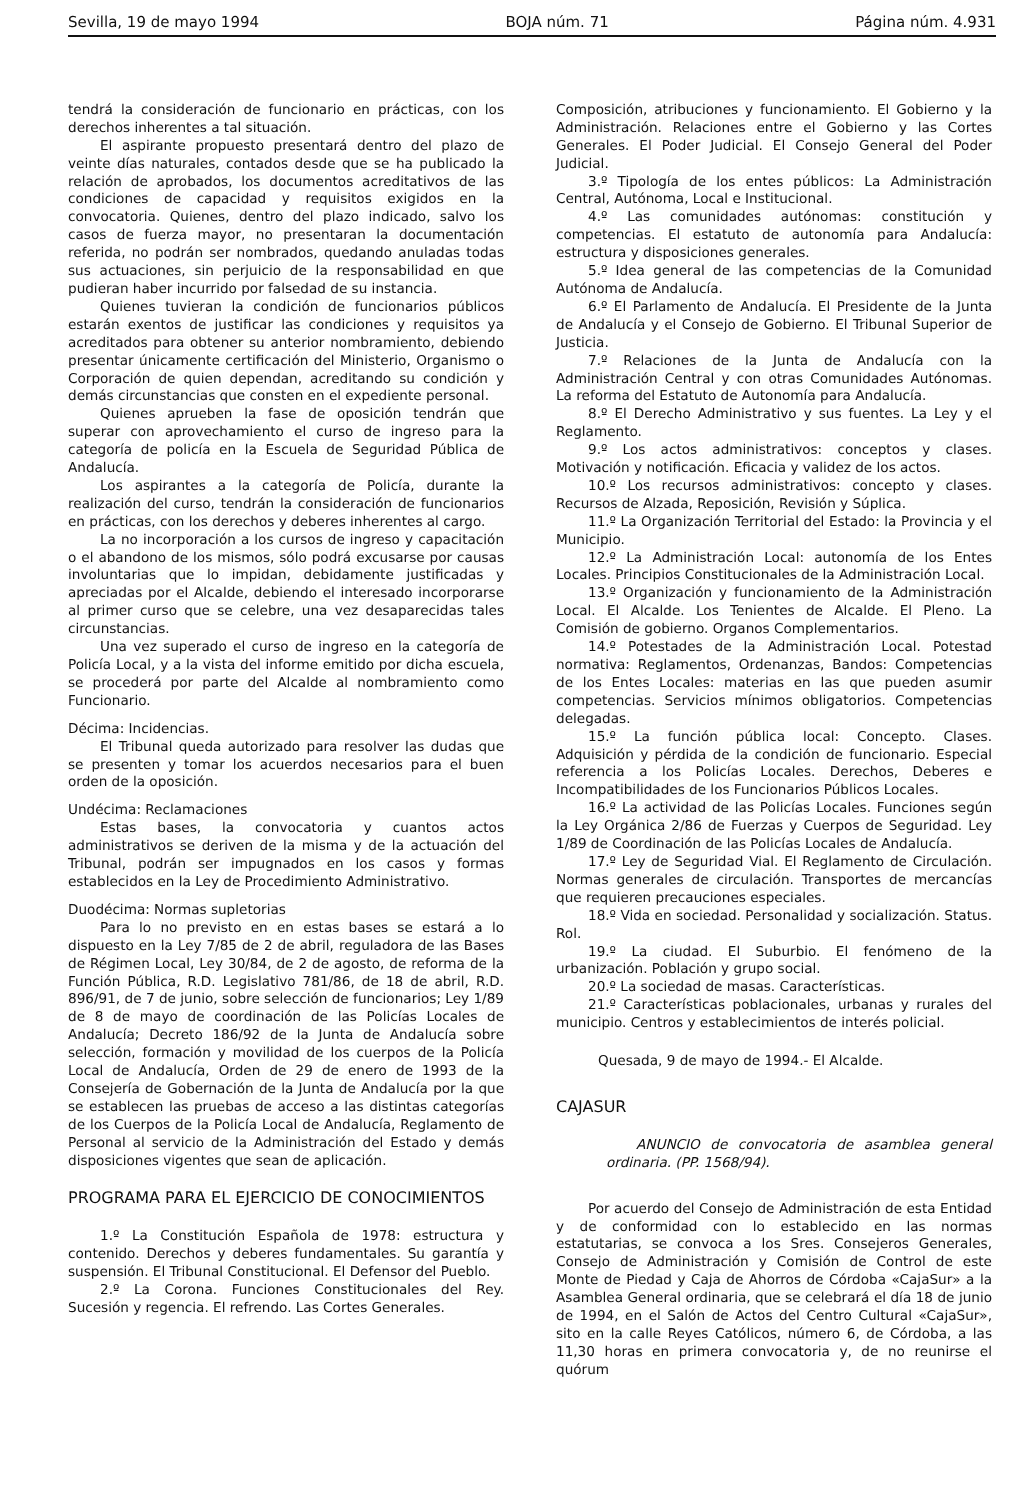Sevilla, 19 de mayo 1994 BOJA núm. 71 Página núm. 4.931
tendrá la consideración de funcionario en prácticas, con los derechos inherentes a tal situación.
El aspirante propuesto presentará dentro del plazo de veinte días naturales, contados desde que se ha publicado la relación de aprobados, los documentos acreditativos de las condiciones de capacidad y requisitos exigidos en la convocatoria. Quienes, dentro del plazo indicado, salvo los casos de fuerza mayor, no presentaran la documentación referida, no podrán ser nombrados, quedando anuladas todas sus actuaciones, sin perjuicio de la responsabilidad en que pudieran haber incurrido por falsedad de su instancia.
Quienes tuvieran la condición de funcionarios públicos estarán exentos de justificar las condiciones y requisitos ya acreditados para obtener su anterior nombramiento, debiendo presentar únicamente certificación del Ministerio, Organismo o Corporación de quien dependan, acreditando su condición y demás circunstancias que consten en el expediente personal.
Quienes aprueben la fase de oposición tendrán que superar con aprovechamiento el curso de ingreso para la categoría de policía en la Escuela de Seguridad Pública de Andalucía.
Los aspirantes a la categoría de Policía, durante la realización del curso, tendrán la consideración de funcionarios en prácticas, con los derechos y deberes inherentes al cargo.
La no incorporación a los cursos de ingreso y capacitación o el abandono de los mismos, sólo podrá excusarse por causas involuntarias que lo impidan, debidamente justificadas y apreciadas por el Alcalde, debiendo el interesado incorporarse al primer curso que se celebre, una vez desaparecidas tales circunstancias.
Una vez superado el curso de ingreso en la categoría de Policía Local, y a la vista del informe emitido por dicha escuela, se procederá por parte del Alcalde al nombramiento como Funcionario.
Décima: Incidencias.
El Tribunal queda autorizado para resolver las dudas que se presenten y tomar los acuerdos necesarios para el buen orden de la oposición.
Undécima: Reclamaciones
Estas bases, la convocatoria y cuantos actos administrativos se deriven de la misma y de la actuación del Tribunal, podrán ser impugnados en los casos y formas establecidos en la Ley de Procedimiento Administrativo.
Duodécima: Normas supletorias
Para lo no previsto en en estas bases se estará a lo dispuesto en la Ley 7/85 de 2 de abril, reguladora de las Bases de Régimen Local, Ley 30/84, de 2 de agosto, de reforma de la Función Pública, R.D. Legislativo 781/86, de 18 de abril, R.D. 896/91, de 7 de junio, sobre selección de funcionarios; Ley 1/89 de 8 de mayo de coordinación de las Policías Locales de Andalucía; Decreto 186/92 de la Junta de Andalucía sobre selección, formación y movilidad de los cuerpos de la Policía Local de Andalucía, Orden de 29 de enero de 1993 de la Consejería de Gobernación de la Junta de Andalucía por la que se establecen las pruebas de acceso a las distintas categorías de los Cuerpos de la Policía Local de Andalucía, Reglamento de Personal al servicio de la Administración del Estado y demás disposiciones vigentes que sean de aplicación.
PROGRAMA PARA EL EJERCICIO DE CONOCIMIENTOS
1.º La Constitución Española de 1978: estructura y contenido. Derechos y deberes fundamentales. Su garantía y suspensión. El Tribunal Constitucional. El Defensor del Pueblo.
2.º La Corona. Funciones Constitucionales del Rey. Sucesión y regencia. El refrendo. Las Cortes Generales.
Composición, atribuciones y funcionamiento. El Gobierno y la Administración. Relaciones entre el Gobierno y las Cortes Generales. El Poder Judicial. El Consejo General del Poder Judicial.
3.º Tipología de los entes públicos: La Administración Central, Autónoma, Local e Institucional.
4.º Las comunidades autónomas: constitución y competencias. El estatuto de autonomía para Andalucía: estructura y disposiciones generales.
5.º Idea general de las competencias de la Comunidad Autónoma de Andalucía.
6.º El Parlamento de Andalucía. El Presidente de la Junta de Andalucía y el Consejo de Gobierno. El Tribunal Superior de Justicia.
7.º Relaciones de la Junta de Andalucía con la Administración Central y con otras Comunidades Autónomas. La reforma del Estatuto de Autonomía para Andalucía.
8.º El Derecho Administrativo y sus fuentes. La Ley y el Reglamento.
9.º Los actos administrativos: conceptos y clases. Motivación y notificación. Eficacia y validez de los actos.
10.º Los recursos administrativos: concepto y clases. Recursos de Alzada, Reposición, Revisión y Súplica.
11.º La Organización Territorial del Estado: la Provincia y el Municipio.
12.º La Administración Local: autonomía de los Entes Locales. Principios Constitucionales de la Administración Local.
13.º Organización y funcionamiento de la Administración Local. El Alcalde. Los Tenientes de Alcalde. El Pleno. La Comisión de gobierno. Organos Complementarios.
14.º Potestades de la Administración Local. Potestad normativa: Reglamentos, Ordenanzas, Bandos: Competencias de los Entes Locales: materias en las que pueden asumir competencias. Servicios mínimos obligatorios. Competencias delegadas.
15.º La función pública local: Concepto. Clases. Adquisición y pérdida de la condición de funcionario. Especial referencia a los Policías Locales. Derechos, Deberes e Incompatibilidades de los Funcionarios Públicos Locales.
16.º La actividad de las Policías Locales. Funciones según la Ley Orgánica 2/86 de Fuerzas y Cuerpos de Seguridad. Ley 1/89 de Coordinación de las Policías Locales de Andalucía.
17.º Ley de Seguridad Vial. El Reglamento de Circulación. Normas generales de circulación. Transportes de mercancías que requieren precauciones especiales.
18.º Vida en sociedad. Personalidad y socialización. Status. Rol.
19.º La ciudad. El Suburbio. El fenómeno de la urbanización. Población y grupo social.
20.º La sociedad de masas. Características.
21.º Características poblacionales, urbanas y rurales del municipio. Centros y establecimientos de interés policial.
Quesada, 9 de mayo de 1994.- El Alcalde.
CAJASUR
ANUNCIO de convocatoria de asamblea general ordinaria. (PP. 1568/94).
Por acuerdo del Consejo de Administración de esta Entidad y de conformidad con lo establecido en las normas estatutarias, se convoca a los Sres. Consejeros Generales, Consejo de Administración y Comisión de Control de este Monte de Piedad y Caja de Ahorros de Córdoba «CajaSur» a la Asamblea General ordinaria, que se celebrará el día 18 de junio de 1994, en el Salón de Actos del Centro Cultural «CajaSur», sito en la calle Reyes Católicos, número 6, de Córdoba, a las 11,30 horas en primera convocatoria y, de no reunirse el quórum